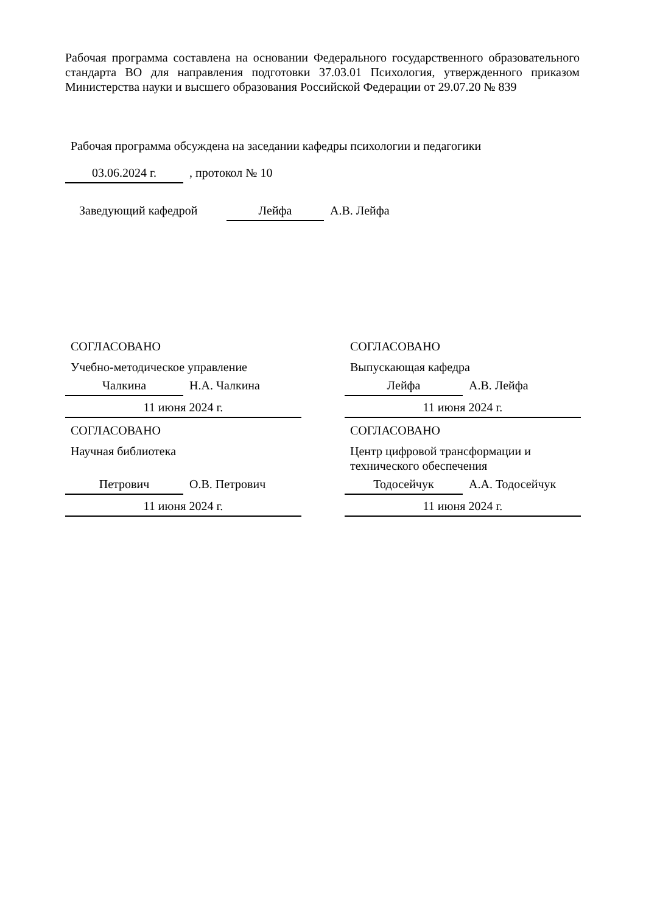Рабочая программа составлена на основании Федерального государственного образовательного стандарта ВО для направления подготовки 37.03.01 Психология, утвержденного приказом Министерства науки и высшего образования Российской Федерации от 29.07.20 № 839
Рабочая программа обсуждена на заседании кафедры психологии и педагогики
03.06.2024 г., протокол № 10
Заведующий кафедрой Лейфа А.В. Лейфа
СОГЛАСОВАНО
Учебно-методическое управление
Чалкина Н.А. Чалкина
11 июня 2024 г.
СОГЛАСОВАНО
Научная библиотека
Петрович О.В. Петрович
11 июня 2024 г.
СОГЛАСОВАНО
Выпускающая кафедра
Лейфа А.В. Лейфа
11 июня 2024 г.
СОГЛАСОВАНО
Центр цифровой трансформации и технического обеспечения
Тодосейчук А.А. Тодосейчук
11 июня 2024 г.